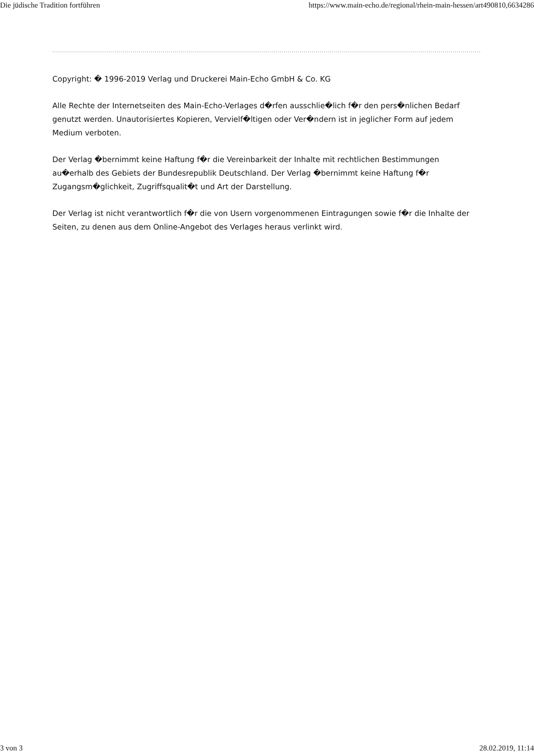Die jüdische Tradition fortführen https://www.main-echo.de/regional/rhein-main-hessen/art490810,6634286
Copyright: � 1996-2019 Verlag und Druckerei Main-Echo GmbH & Co. KG
Alle Rechte der Internetseiten des Main-Echo-Verlages d�rfen ausschlie�lich f�r den pers�nlichen Bedarf genutzt werden. Unautorisiertes Kopieren, Vervielf�ltigen oder Ver�ndern ist in jeglicher Form auf jedem Medium verboten.
Der Verlag �bernimmt keine Haftung f�r die Vereinbarkeit der Inhalte mit rechtlichen Bestimmungen au�erhalb des Gebiets der Bundesrepublik Deutschland. Der Verlag �bernimmt keine Haftung f�r Zugangsm�glichkeit, Zugriffsqualit�t und Art der Darstellung.
Der Verlag ist nicht verantwortlich f�r die von Usern vorgenommenen Eintragungen sowie f�r die Inhalte der Seiten, zu denen aus dem Online-Angebot des Verlages heraus verlinkt wird.
3 von 3 28.02.2019, 11:14